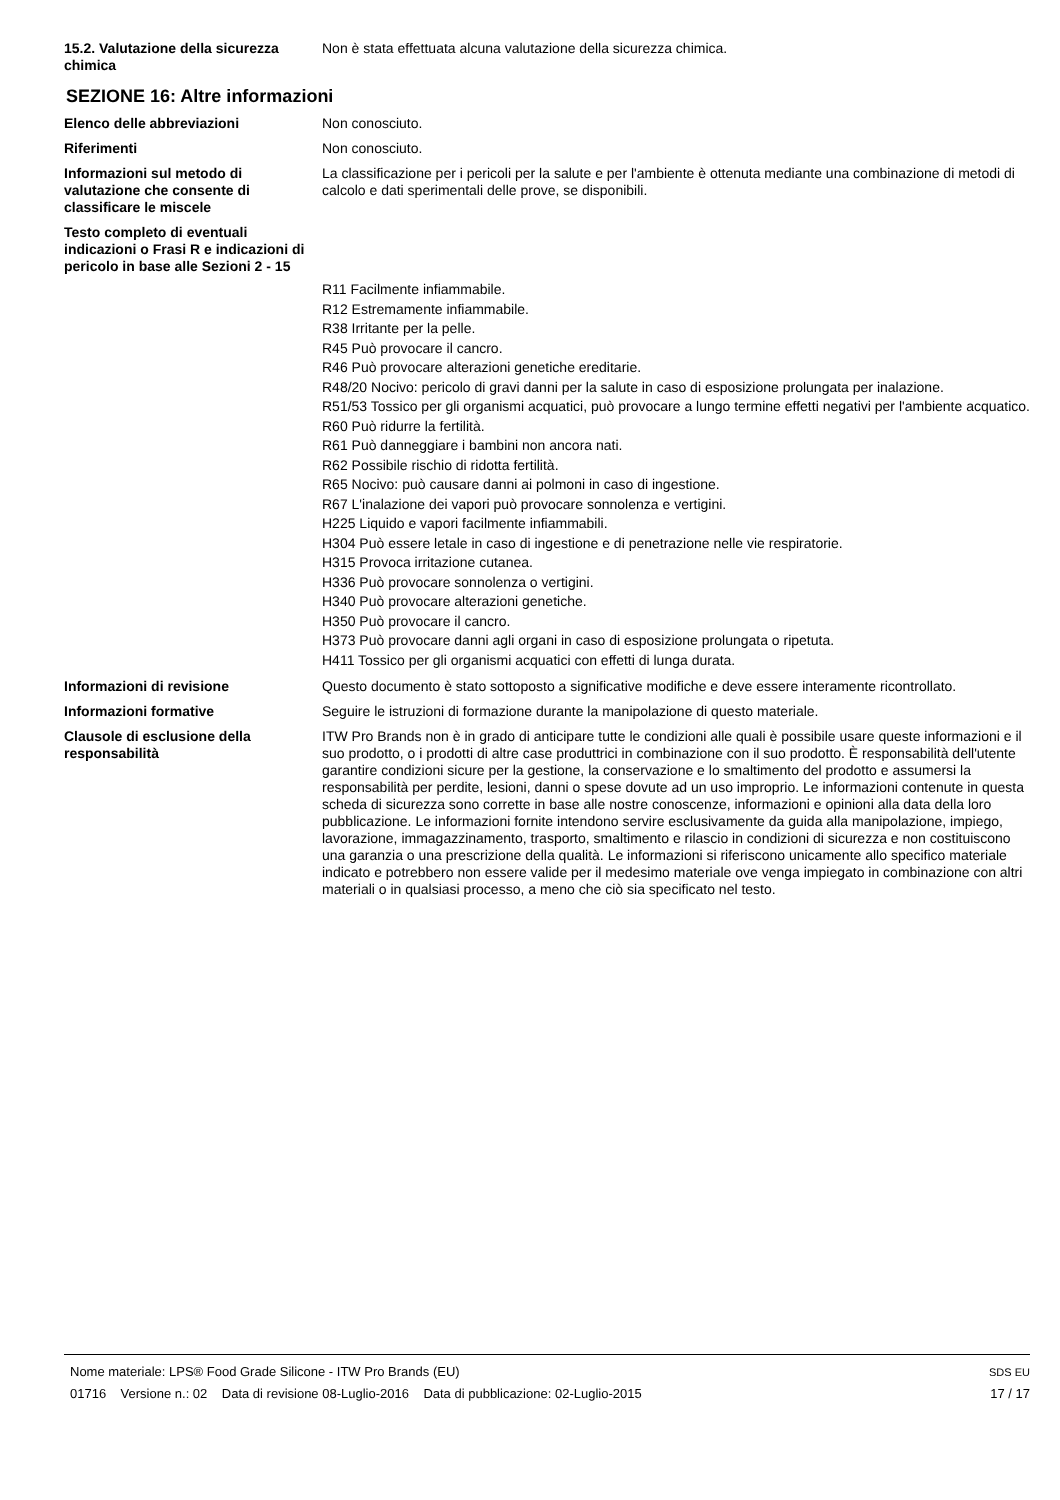15.2. Valutazione della sicurezza chimica
Non è stata effettuata alcuna valutazione della sicurezza chimica.
SEZIONE 16: Altre informazioni
Elenco delle abbreviazioni Non conosciuto.
Riferimenti Non conosciuto.
Informazioni sul metodo di valutazione che consente di classificare le miscele
La classificazione per i pericoli per la salute e per l'ambiente è ottenuta mediante una combinazione di metodi di calcolo e dati sperimentali delle prove, se disponibili.
Testo completo di eventuali indicazioni o Frasi R e indicazioni di pericolo in base alle Sezioni 2 - 15
R11 Facilmente infiammabile.
R12 Estremamente infiammabile.
R38 Irritante per la pelle.
R45 Può provocare il cancro.
R46 Può provocare alterazioni genetiche ereditarie.
R48/20 Nocivo: pericolo di gravi danni per la salute in caso di esposizione prolungata per inalazione.
R51/53 Tossico per gli organismi acquatici, può provocare a lungo termine effetti negativi per l'ambiente acquatico.
R60 Può ridurre la fertilità.
R61 Può danneggiare i bambini non ancora nati.
R62 Possibile rischio di ridotta fertilità.
R65 Nocivo: può causare danni ai polmoni in caso di ingestione.
R67 L'inalazione dei vapori può provocare sonnolenza e vertigini.
H225 Liquido e vapori facilmente infiammabili.
H304 Può essere letale in caso di ingestione e di penetrazione nelle vie respiratorie.
H315 Provoca irritazione cutanea.
H336 Può provocare sonnolenza o vertigini.
H340 Può provocare alterazioni genetiche.
H350 Può provocare il cancro.
H373 Può provocare danni agli organi in caso di esposizione prolungata o ripetuta.
H411 Tossico per gli organismi acquatici con effetti di lunga durata.
Informazioni di revisione Questo documento è stato sottoposto a significative modifiche e deve essere interamente ricontrollato.
Informazioni formative Seguire le istruzioni di formazione durante la manipolazione di questo materiale.
Clausole di esclusione della responsabilità
ITW Pro Brands non è in grado di anticipare tutte le condizioni alle quali è possibile usare queste informazioni e il suo prodotto, o i prodotti di altre case produttrici in combinazione con il suo prodotto. È responsabilità dell'utente garantire condizioni sicure per la gestione, la conservazione e lo smaltimento del prodotto e assumersi la responsabilità per perdite, lesioni, danni o spese dovute ad un uso improprio. Le informazioni contenute in questa scheda di sicurezza sono corrette in base alle nostre conoscenze, informazioni e opinioni alla data della loro pubblicazione. Le informazioni fornite intendono servire esclusivamente da guida alla manipolazione, impiego, lavorazione, immagazzinamento, trasporto, smaltimento e rilascio in condizioni di sicurezza e non costituiscono una garanzia o una prescrizione della qualità. Le informazioni si riferiscono unicamente allo specifico materiale indicato e potrebbero non essere valide per il medesimo materiale ove venga impiegato in combinazione con altri materiali o in qualsiasi processo, a meno che ciò sia specificato nel testo.
Nome materiale: LPS® Food Grade Silicone - ITW Pro Brands (EU)
01716 Versione n.: 02 Data di revisione 08-Luglio-2016 Data di pubblicazione: 02-Luglio-2015
SDS EU
17 / 17